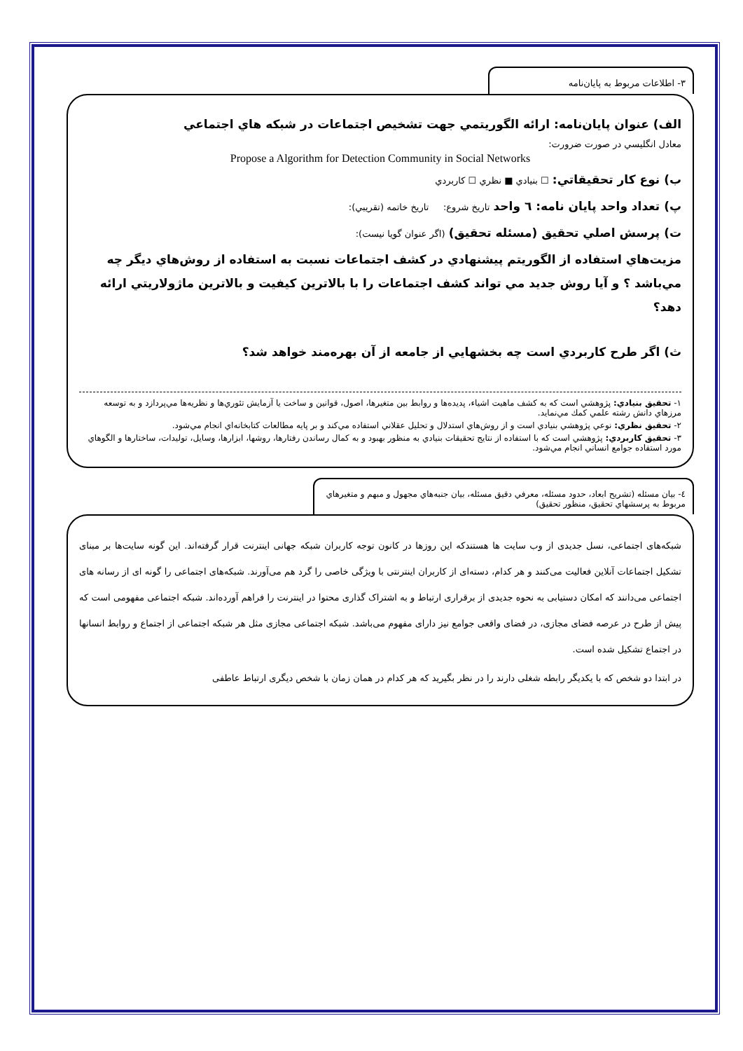٣- اطلاعات مربوط به پايان‌نامه
الف) عنوان پايان‌نامه: ارائه الگوريتمي جهت تشخيص اجتماعات در شبكه هاي اجتماعي
معادل انگليسي در صورت ضرورت:
Propose a Algorithm for Detection Community in Social Networks
ب) نوع كار تحقيقاتي: ☐ بنيادي ■ نظري ☐ كاربردي
پ) تعداد واحد پايان نامه: ٦ واحد تاريخ شروع: تاريخ خاتمه (تقريبي):
ت) پرسش اصلي تحقيق (مسئله تحقيق) (اگر عنوان گويا نيست):
مزيت‌هاي استفاده از الگوريتم پيشنهادي در كشف اجتماعات نسبت به استفاده از روش‌هاي ديگر چه مي‌باشد ؟ و آيا روش جديد مي تواند كشف اجتماعات را با بالاترين كيفيت و بالاترين ماژولاريتي ارائه دهد؟
ث) اگر طرح كاربردي است چه بخشهايي از جامعه از آن بهره‌مند خواهد شد؟
١- تحقيق بنيادي: پژوهشي است كه به كشف ماهيت اشياء، پديده‌ها و روابط بين متغيرها، اصول، قوانين و ساخت يا آزمايش تئوري‌ها و نظريه‌ها مي‌پردازد و به توسعه مرزهاي دانش رشته علمي كمك مي‌نمايد.
٢- تحقيق نظري: نوعي پژوهشي بنيادي است و از روش‌هاي استدلال و تحليل عقلاني استفاده مي‌كند و بر پايه مطالعات كتابخانه‌اي انجام مي‌شود.
٣- تحقيق كاربردي: پژوهشي است كه با استفاده از نتايج تحقيقات بنيادي به منظور بهبود و به كمال رساندن رفتارها، روشها، ابزارها، وسايل، توليدات، ساختارها و الگوهاي مورد استفاده جوامع انساني انجام مي‌شود.
٤- بيان مسئله (تشريح ابعاد، حدود مسئله، معرفي دقيق مسئله، بيان جنبه‌هاي مجهول و مبهم و متغيرهاي مربوط به پرسشهاي تحقيق، منظور تحقيق)
شبکه‌های اجتماعی، نسل جدیدی از وب سایت ها هستندکه این روزها در کانون توجه کاربران شبکه جهانی اینترنت قرار گرفته‌اند. این گونه سایت‌ها بر مبنای تشکیل اجتماعات آنلاین فعالیت می‌کنند و هر کدام، دسته‌ای از کاربران اینترنتی با ویژگی خاصی را گرد هم می‌آورند. شبکه‌های اجتماعی را گونه ای از رسانه های اجتماعی می‌دانند که امکان دستیابی به نحوه جدیدی از برقراری ارتباط و به اشتراک گذاری محتوا در اینترنت را فراهم آورده‌اند. شبکه اجتماعی مفهومی است که پیش از طرح در عرصه فضای مجازی، در فضای واقعی جوامع نیز دارای مفهوم می‌باشد. شبکه اجتماعی مجازی مثل هر شبکه اجتماعی از اجتماع و روابط انسانها در اجتماع تشکیل شده است.
در ابتدا دو شخص که با یکدیگر رابطه شغلی دارند را در نظر بگیرید که هر کدام در همان زمان با شخص دیگری ارتباط عاطفی